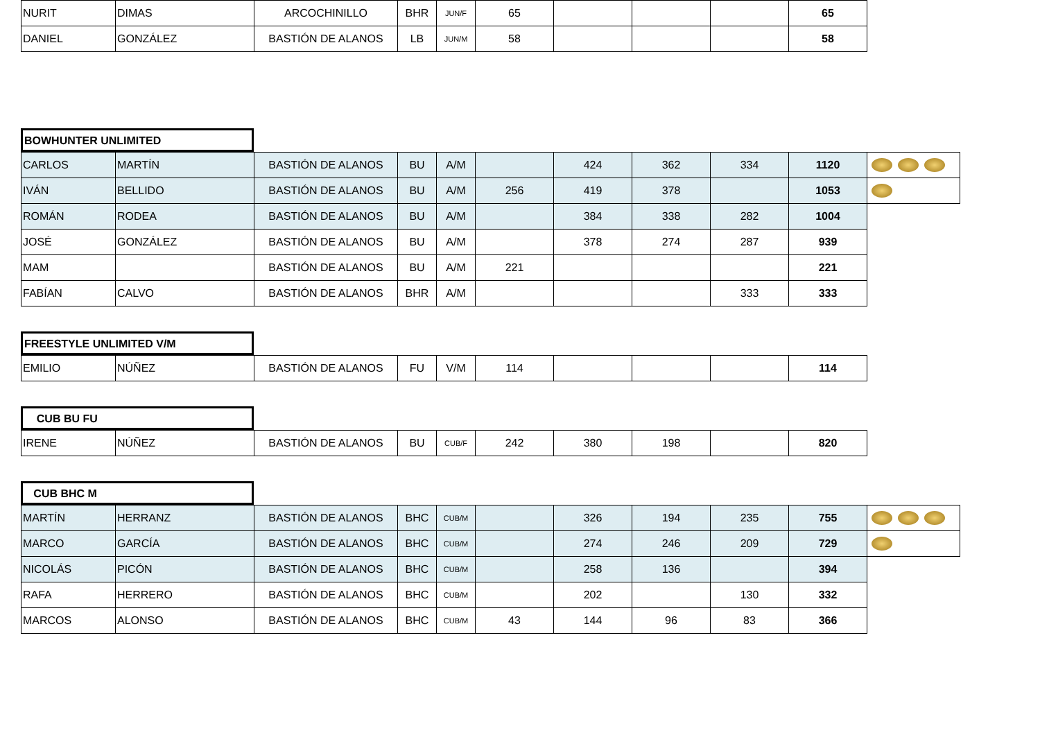| NURIT | DIMAS | ARCOCHINILLO | BHR | JUN/F | 65 | | | | 65 |
| DANIEL | GONZÁLEZ | BASTIÓN DE ALANOS | LB | JUN/M | 58 | | | | 58 |
BOWHUNTER UNLIMITED
| CARLOS | MARTÍN | BASTIÓN DE ALANOS | BU | A/M | | 424 | 362 | 334 | 1120 | |
| IVÁN | BELLIDO | BASTIÓN DE ALANOS | BU | A/M | 256 | 419 | 378 | | 1053 | |
| ROMÁN | RODEA | BASTIÓN DE ALANOS | BU | A/M | | 384 | 338 | 282 | 1004 | |
| JOSÉ | GONZÁLEZ | BASTIÓN DE ALANOS | BU | A/M | | 378 | 274 | 287 | 939 | |
| MAM | | BASTIÓN DE ALANOS | BU | A/M | 221 | | | | 221 | |
| FABÍAN | CALVO | BASTIÓN DE ALANOS | BHR | A/M | | | | 333 | 333 | |
FREESTYLE UNLIMITED V/M
| EMILIO | NÚÑEZ | BASTIÓN DE ALANOS | FU | V/M | 114 | | | | 114 |
CUB BU FU
| IRENE | NÚÑEZ | BASTIÓN DE ALANOS | BU | CUB/F | 242 | 380 | 198 | | 820 |
CUB BHC M
| MARTÍN | HERRANZ | BASTIÓN DE ALANOS | BHC | CUB/M | | 326 | 194 | 235 | 755 | |
| MARCO | GARCÍA | BASTIÓN DE ALANOS | BHC | CUB/M | | 274 | 246 | 209 | 729 | |
| NICOLÁS | PICÓN | BASTIÓN DE ALANOS | BHC | CUB/M | | 258 | 136 | | 394 | |
| RAFA | HERRERO | BASTIÓN DE ALANOS | BHC | CUB/M | | 202 | | 130 | 332 | |
| MARCOS | ALONSO | BASTIÓN DE ALANOS | BHC | CUB/M | 43 | 144 | 96 | 83 | 366 | |